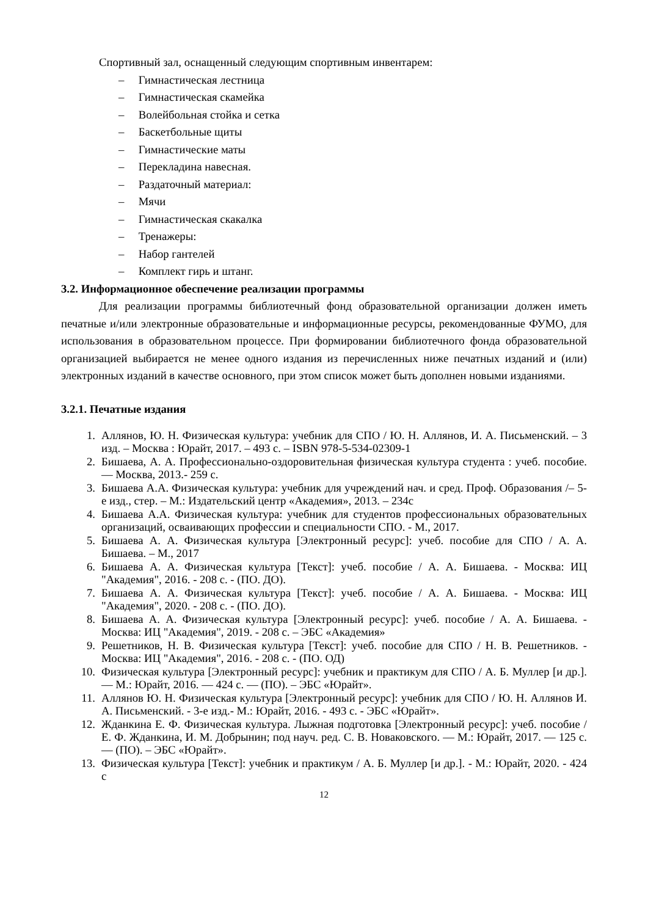Спортивный зал, оснащенный следующим спортивным инвентарем:
– Гимнастическая лестница
– Гимнастическая скамейка
– Волейбольная стойка и сетка
– Баскетбольные щиты
– Гимнастические маты
– Перекладина навесная.
– Раздаточный материал:
– Мячи
– Гимнастическая скакалка
– Тренажеры:
– Набор гантелей
– Комплект гирь и штанг.
3.2. Информационное обеспечение реализации программы
Для реализации программы библиотечный фонд образовательной организации должен иметь печатные и/или электронные образовательные и информационные ресурсы, рекомендованные ФУМО, для использования в образовательном процессе. При формировании библиотечного фонда образовательной организацией выбирается не менее одного издания из перечисленных ниже печатных изданий и (или) электронных изданий в качестве основного, при этом список может быть дополнен новыми изданиями.
3.2.1. Печатные издания
1. Аллянов, Ю. Н. Физическая культура: учебник для СПО / Ю. Н. Аллянов, И. А. Письменский. – 3 изд. – Москва : Юрайт, 2017. – 493 с. – ISBN 978-5-534-02309-1
2. Бишаева, А. А. Профессионально-оздоровительная физическая культура студента : учеб. пособие. — Москва, 2013.- 259 с.
3. Бишаева А.А. Физическая культура: учебник для учреждений нач. и сред. Проф. Образования /– 5-е изд., стер. – М.: Издательский центр «Академия», 2013. – 234с
4. Бишаева А.А. Физическая культура: учебник для студентов профессиональных образовательных организаций, осваивающих профессии и специальности СПО. - М., 2017.
5. Бишаева А. А. Физическая культура [Электронный ресурс]: учеб. пособие для СПО / А. А. Бишаева. – М., 2017
6. Бишаева А. А. Физическая культура [Текст]: учеб. пособие / А. А. Бишаева. - Москва: ИЦ "Академия", 2016. - 208 с. - (ПО. ДО).
7. Бишаева А. А. Физическая культура [Текст]: учеб. пособие / А. А. Бишаева. - Москва: ИЦ "Академия", 2020. - 208 с. - (ПО. ДО).
8. Бишаева А. А. Физическая культура [Электронный ресурс]: учеб. пособие / А. А. Бишаева. - Москва: ИЦ "Академия", 2019. - 208 с. – ЭБС «Академия»
9. Решетников, Н. В. Физическая культура [Текст]: учеб. пособие для СПО / Н. В. Решетников. - Москва: ИЦ "Академия", 2016. - 208 с. - (ПО. ОД)
10. Физическая культура [Электронный ресурс]: учебник и практикум для СПО / А. Б. Муллер [и др.]. — М.: Юрайт, 2016. — 424 с. — (ПО). – ЭБС «Юрайт».
11. Аллянов Ю. Н. Физическая культура [Электронный ресурс]: учебник для СПО / Ю. Н. Аллянов И. А. Письменский. - 3-е изд.- М.: Юрайт, 2016. - 493 с. - ЭБС «Юрайт».
12. Жданкина Е. Ф. Физическая культура. Лыжная подготовка [Электронный ресурс]: учеб. пособие / Е. Ф. Жданкина, И. М. Добрынин; под науч. ред. С. В. Новаковского. — М.: Юрайт, 2017. — 125 с. — (ПО). – ЭБС «Юрайт».
13. Физическая культура [Текст]: учебник и практикум / А. Б. Муллер [и др.]. - М.: Юрайт, 2020. - 424 с
12